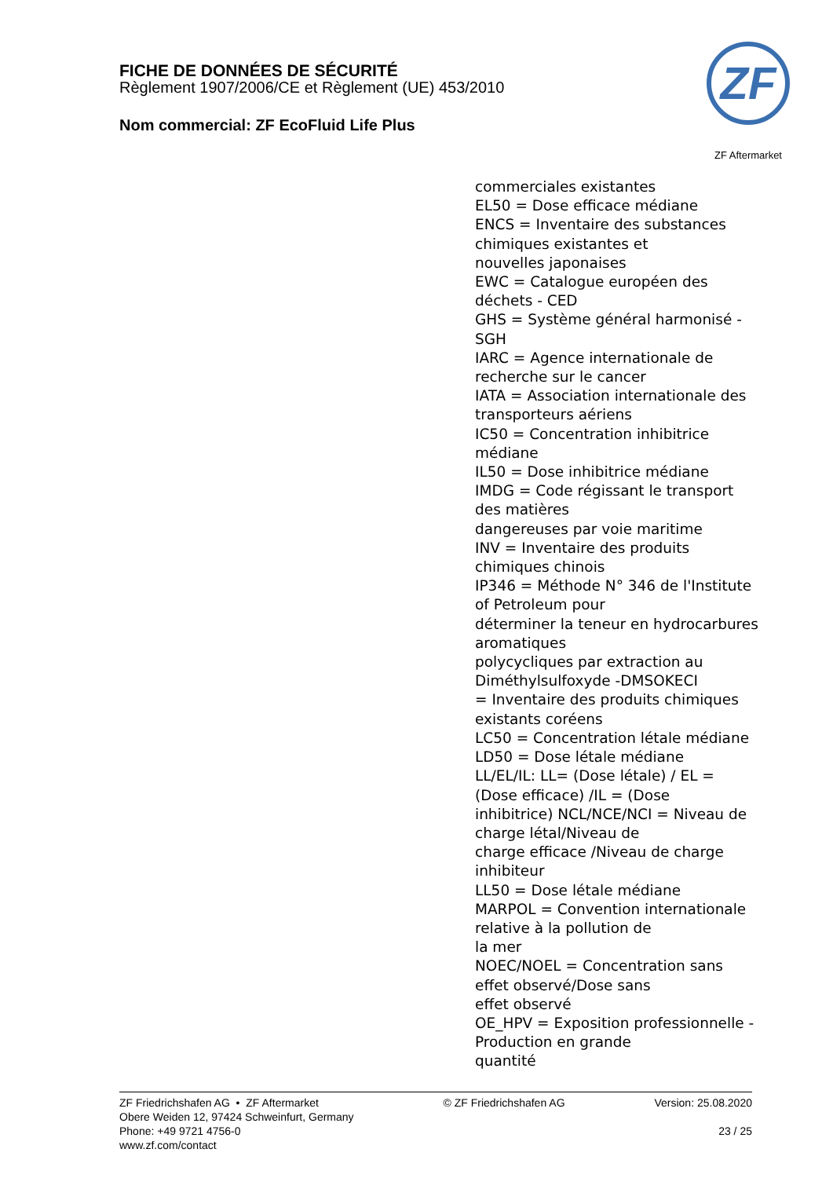FICHE DE DONNÉES DE SÉCURITÉ
Règlement 1907/2006/CE et Règlement (UE) 453/2010
Nom commercial: ZF EcoFluid Life Plus
ZF
ZF Aftermarket
commerciales existantes
EL50 = Dose efficace médiane
ENCS = Inventaire des substances
chimiques existantes et
nouvelles japonaises
EWC = Catalogue européen des
déchets - CED
GHS = Système général harmonisé -
SGH
IARC = Agence internationale de
recherche sur le cancer
IATA = Association internationale des
transporteurs aériens
IC50 = Concentration inhibitrice
médiane
IL50 = Dose inhibitrice médiane
IMDG = Code régissant le transport
des matières
dangereuses par voie maritime
INV = Inventaire des produits
chimiques chinois
IP346 = Méthode N° 346 de l'Institute
of Petroleum pour
déterminer la teneur en hydrocarbures
aromatiques
polycycliques par extraction au
Diméthylsulfoxyde -DMSOKECI
= Inventaire des produits chimiques
existants coréens
LC50 = Concentration létale médiane
LD50 = Dose létale médiane
LL/EL/IL: LL= (Dose létale) / EL =
(Dose efficace) /IL = (Dose
inhibitrice) NCL/NCE/NCI = Niveau de
charge létal/Niveau de
charge efficace /Niveau de charge
inhibiteur
LL50 = Dose létale médiane
MARPOL = Convention internationale
relative à la pollution de
la mer
NOEC/NOEL = Concentration sans
effet observé/Dose sans
effet observé
OE_HPV = Exposition professionnelle -
Production en grande
quantité
ZF Friedrichshafen AG • ZF Aftermarket
Obere Weiden 12, 97424 Schweinfurt, Germany
Phone: +49 9721 4756-0
www.zf.com/contact
© ZF Friedrichshafen AG Version: 25.08.2020
23 / 25